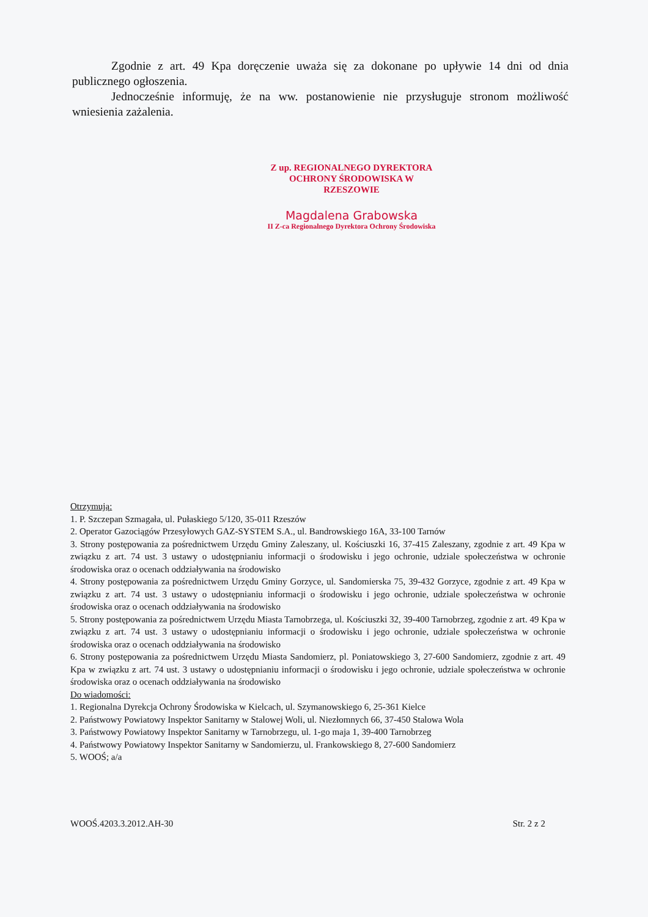Zgodnie z art. 49 Kpa doręczenie uważa się za dokonane po upływie 14 dni od dnia publicznego ogłoszenia.
Jednocześnie informuję, że na ww. postanowienie nie przysługuje stronom możliwość wniesienia zażalenia.
Z up. REGIONALNEGO DYREKTORA
OCHRONY ŚRODOWISKA W RZESZOWIE
Magdalena Grabowska
II Z-ca Regionalnego Dyrektora Ochrony Środowiska
Otrzymują:
1. P. Szczepan Szmagała, ul. Pułaskiego 5/120, 35-011 Rzeszów
2. Operator Gazociągów Przesyłowych GAZ-SYSTEM S.A., ul. Bandrowskiego 16A, 33-100 Tarnów
3. Strony postępowania za pośrednictwem Urzędu Gminy Zaleszany, ul. Kościuszki 16, 37-415 Zaleszany, zgodnie z art. 49 Kpa w związku z art. 74 ust. 3 ustawy o udostępnianiu informacji o środowisku i jego ochronie, udziale społeczeństwa w ochronie środowiska oraz o ocenach oddziaływania na środowisko
4. Strony postępowania za pośrednictwem Urzędu Gminy Gorzyce, ul. Sandomierska 75, 39-432 Gorzyce, zgodnie z art. 49 Kpa w związku z art. 74 ust. 3 ustawy o udostępnianiu informacji o środowisku i jego ochronie, udziale społeczeństwa w ochronie środowiska oraz o ocenach oddziaływania na środowisko
5. Strony postępowania za pośrednictwem Urzędu Miasta Tarnobrzega, ul. Kościuszki 32, 39-400 Tarnobrzeg, zgodnie z art. 49 Kpa w związku z art. 74 ust. 3 ustawy o udostępnianiu informacji o środowisku i jego ochronie, udziale społeczeństwa w ochronie środowiska oraz o ocenach oddziaływania na środowisko
6. Strony postępowania za pośrednictwem Urzędu Miasta Sandomierz, pl. Poniatowskiego 3, 27-600 Sandomierz, zgodnie z art. 49 Kpa w związku z art. 74 ust. 3 ustawy o udostępnianiu informacji o środowisku i jego ochronie, udziale społeczeństwa w ochronie środowiska oraz o ocenach oddziaływania na środowisko
Do wiadomości:
1. Regionalna Dyrekcja Ochrony Środowiska w Kielcach, ul. Szymanowskiego 6, 25-361 Kielce
2. Państwowy Powiatowy Inspektor Sanitarny w Stalowej Woli, ul. Niezłomnych 66, 37-450 Stalowa Wola
3. Państwowy Powiatowy Inspektor Sanitarny w Tarnobrzegu, ul. 1-go maja 1, 39-400 Tarnobrzeg
4. Państwowy Powiatowy Inspektor Sanitarny w Sandomierzu, ul. Frankowskiego 8, 27-600 Sandomierz
5. WOOŚ; a/a
WOOŚ.4203.3.2012.AH-30 Str. 2 z 2